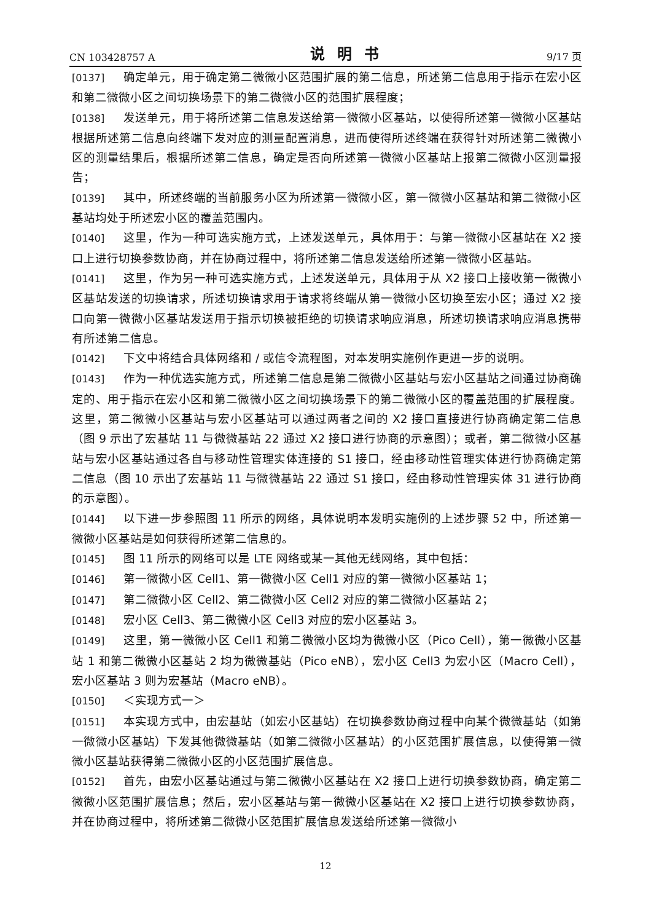CN 103428757 A 说明书 9/17 页
[0137] 确定单元，用于确定第二微微小区范围扩展的第二信息，所述第二信息用于指示在宏小区和第二微微小区之间切换场景下的第二微微小区的范围扩展程度；
[0138] 发送单元，用于将所述第二信息发送给第一微微小区基站，以使得所述第一微微小区基站根据所述第二信息向终端下发对应的测量配置消息，进而使得所述终端在获得针对所述第二微微小区的测量结果后，根据所述第二信息，确定是否向所述第一微微小区基站上报第二微微小区测量报告；
[0139] 其中，所述终端的当前服务小区为所述第一微微小区，第一微微小区基站和第二微微小区基站均处于所述宏小区的覆盖范围内。
[0140] 这里，作为一种可选实施方式，上述发送单元，具体用于：与第一微微小区基站在 X2 接口上进行切换参数协商，并在协商过程中，将所述第二信息发送给所述第一微微小区基站。
[0141] 这里，作为另一种可选实施方式，上述发送单元，具体用于从 X2 接口上接收第一微微小区基站发送的切换请求，所述切换请求用于请求将终端从第一微微小区切换至宏小区；通过 X2 接口向第一微微小区基站发送用于指示切换被拒绝的切换请求响应消息，所述切换请求响应消息携带有所述第二信息。
[0142] 下文中将结合具体网络和 / 或信令流程图，对本发明实施例作更进一步的说明。
[0143] 作为一种优选实施方式，所述第二信息是第二微微小区基站与宏小区基站之间通过协商确定的、用于指示在宏小区和第二微微小区之间切换场景下的第二微微小区的覆盖范围的扩展程度。这里，第二微微小区基站与宏小区基站可以通过两者之间的 X2 接口直接进行协商确定第二信息（图 9 示出了宏基站 11 与微微基站 22 通过 X2 接口进行协商的示意图）；或者，第二微微小区基站与宏小区基站通过各自与移动性管理实体连接的 S1 接口，经由移动性管理实体进行协商确定第二信息（图 10 示出了宏基站 11 与微微基站 22 通过 S1 接口，经由移动性管理实体 31 进行协商的示意图）。
[0144] 以下进一步参照图 11 所示的网络，具体说明本发明实施例的上述步骤 52 中，所述第一微微小区基站是如何获得所述第二信息的。
[0145] 图 11 所示的网络可以是 LTE 网络或某一其他无线网络，其中包括：
[0146] 第一微微小区 Cell1、第一微微小区 Cell1 对应的第一微微小区基站 1；
[0147] 第二微微小区 Cell2、第二微微小区 Cell2 对应的第二微微小区基站 2；
[0148] 宏小区 Cell3、第二微微小区 Cell3 对应的宏小区基站 3。
[0149] 这里，第一微微小区 Cell1 和第二微微小区均为微微小区（Pico Cell），第一微微小区基站 1 和第二微微小区基站 2 均为微微基站（Pico eNB），宏小区 Cell3 为宏小区（Macro Cell），宏小区基站 3 则为宏基站（Macro eNB）。
[0150] ＜实现方式一＞
[0151] 本实现方式中，由宏基站（如宏小区基站）在切换参数协商过程中向某个微微基站（如第一微微小区基站）下发其他微微基站（如第二微微小区基站）的小区范围扩展信息，以使得第一微微小区基站获得第二微微小区的小区范围扩展信息。
[0152] 首先，由宏小区基站通过与第二微微小区基站在 X2 接口上进行切换参数协商，确定第二微微小区范围扩展信息；然后，宏小区基站与第一微微小区基站在 X2 接口上进行切换参数协商，并在协商过程中，将所述第二微微小区范围扩展信息发送给所述第一微微小
12